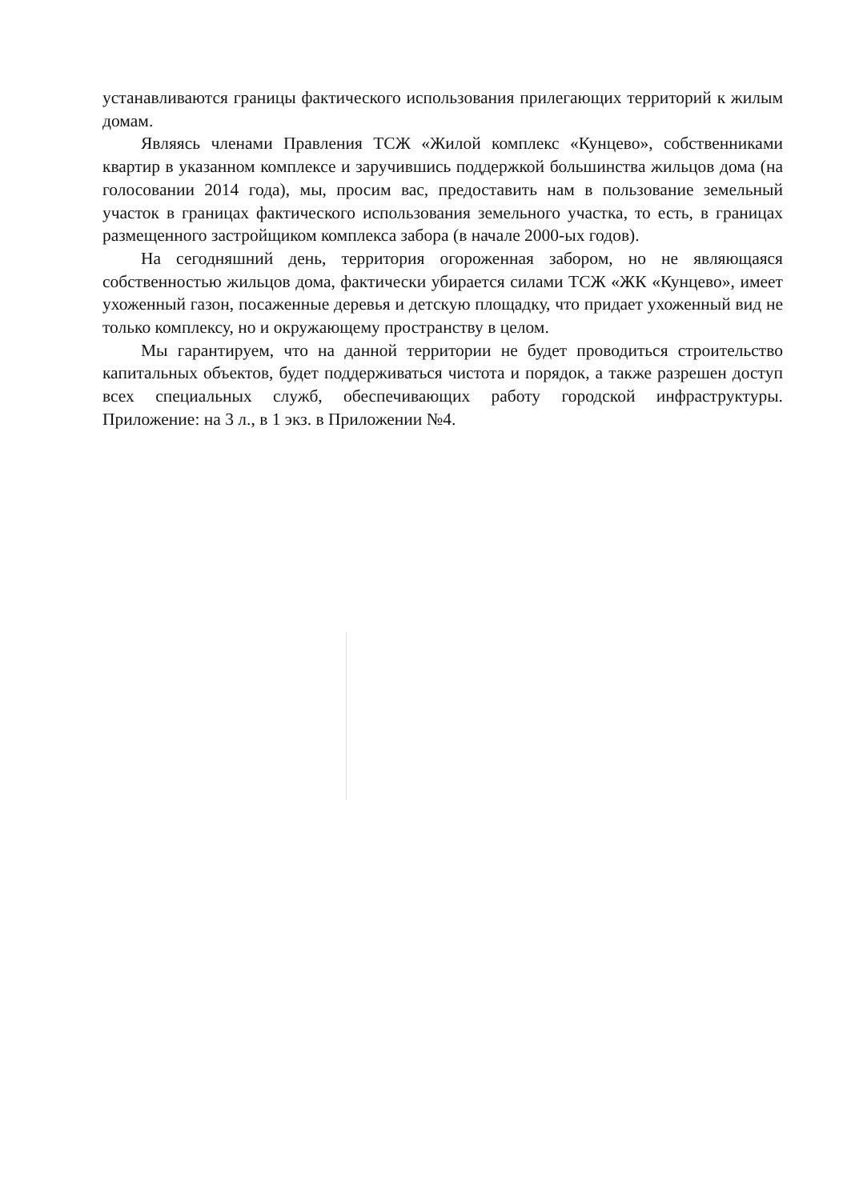устанавливаются границы фактического использования прилегающих территорий к жилым домам.
Являясь членами Правления ТСЖ «Жилой комплекс «Кунцево», собственниками квартир в указанном комплексе и заручившись поддержкой большинства жильцов дома (на голосовании 2014 года), мы, просим вас, предоставить нам в пользование земельный участок в границах фактического использования земельного участка, то есть, в границах размещенного застройщиком комплекса забора (в начале 2000-ых годов).
На сегодняшний день, территория огороженная забором, но не являющаяся собственностью жильцов дома, фактически убирается силами ТСЖ «ЖК «Кунцево», имеет ухоженный газон, посаженные деревья и детскую площадку, что придает ухоженный вид не только комплексу, но и окружающему пространству в целом.
Мы гарантируем, что на данной территории не будет проводиться строительство капитальных объектов, будет поддерживаться чистота и порядок, а также разрешен доступ всех специальных служб, обеспечивающих работу городской инфраструктуры. Приложение: на 3 л., в 1 экз. в Приложении №4.